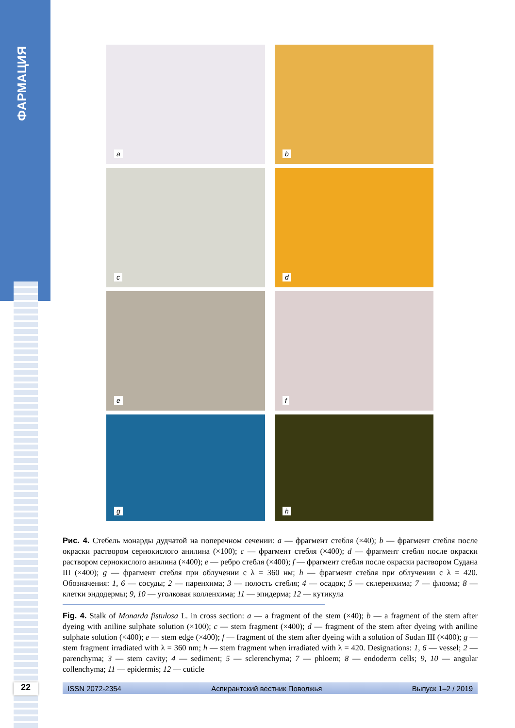ФАРМАЦИЯ
a
b
c
d
e
f
g
h
Рис. 4. Стебель монарды дудчатой на поперечном сечении: a — фрагмент стебля (×40); b — фрагмент стебля после окраски раствором сернокислого анилина (×100); c — фрагмент стебля (×400); d — фрагмент стебля после окраски раствором сернокислого анилина (×400); e — ребро стебля (×400); f — фрагмент стебля после окраски раствором Судана III (×400); g — фрагмент стебля при облучении с λ = 360 нм; h — фрагмент стебля при облучении с λ = 420. Обозначения: 1, 6 — сосуды; 2 — паренхима; 3 — полость стебля; 4 — осадок; 5 — склеренхима; 7 — флоэма; 8 — клетки эндодермы; 9, 10 — уголковая колленхима; 11 — эпидерма; 12 — кутикула
Fig. 4. Stalk of Monarda fistulosa L. in cross section: a — a fragment of the stem (×40); b — a fragment of the stem after dyeing with aniline sulphate solution (×100); c — stem fragment (×400); d — fragment of the stem after dyeing with aniline sulphate solution (×400); e — stem edge (×400); f — fragment of the stem after dyeing with a solution of Sudan III (×400); g — stem fragment irradiated with λ = 360 nm; h — stem fragment when irradiated with λ = 420. Designations: 1, 6 — vessel; 2 — parenchyma; 3 — stem cavity; 4 — sediment; 5 — sclerenchyma; 7 — phloem; 8 — endoderm cells; 9, 10 — angular collenchyma; 11 — epidermis; 12 — cuticle
22 ISSN 2072-2354 Аспирантский вестник Поволжья Выпуск 1–2 / 2019